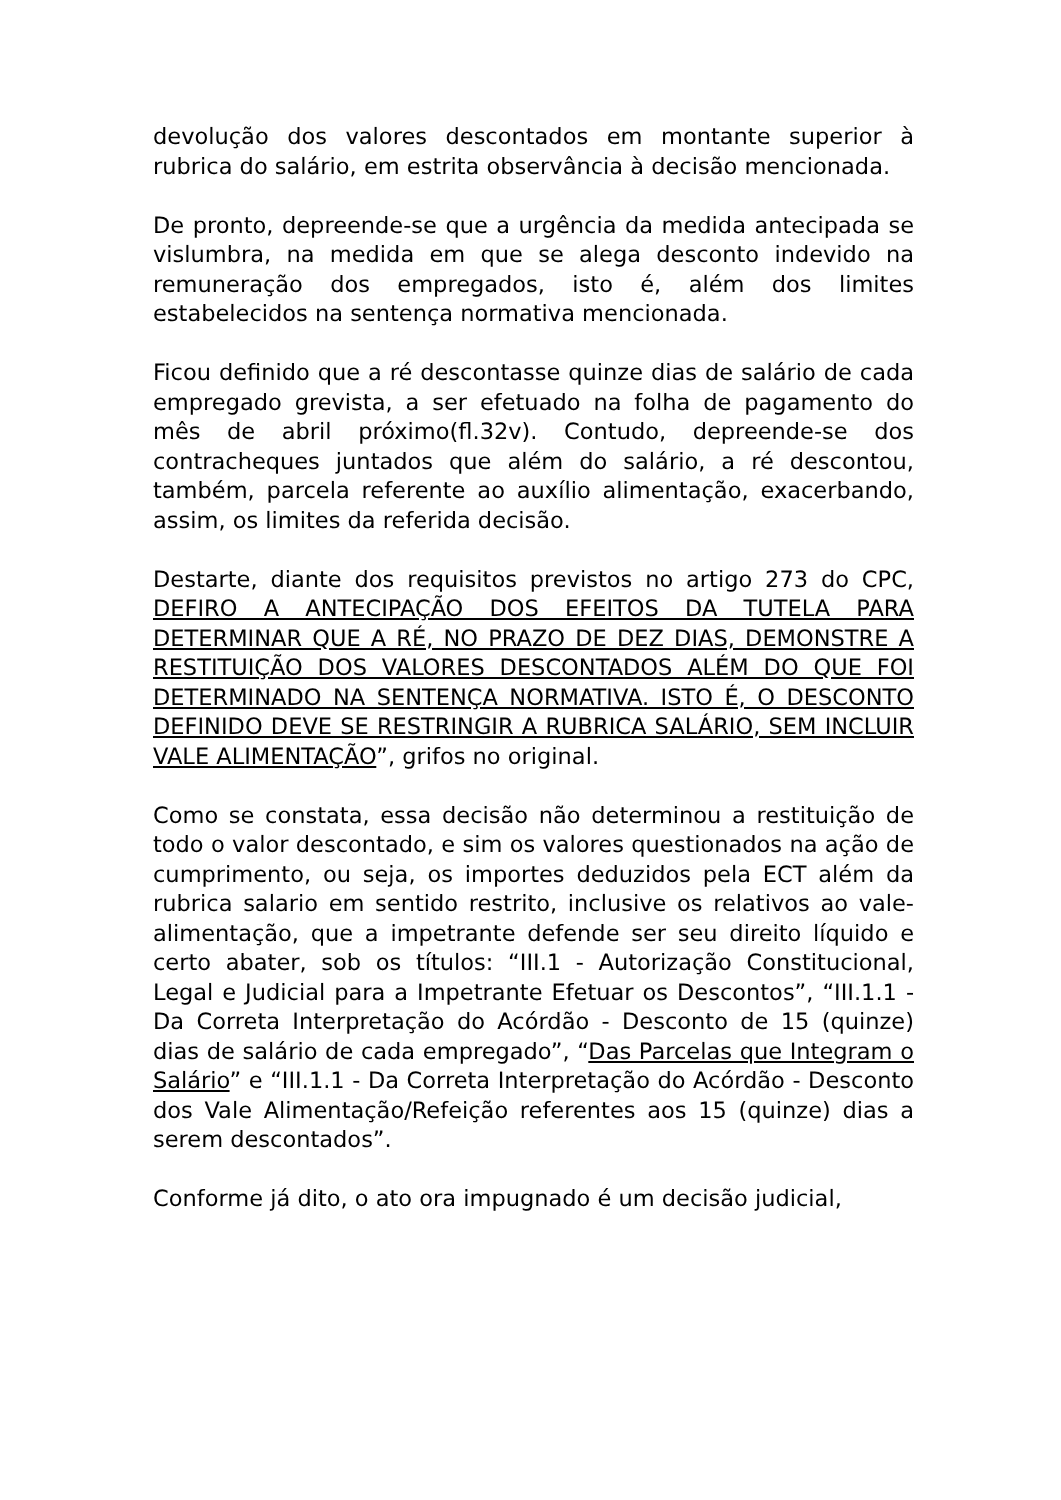devolução dos valores descontados em montante superior à rubrica do salário, em estrita observância à decisão mencionada.
De pronto, depreende-se que a urgência da medida antecipada se vislumbra, na medida em que se alega desconto indevido na remuneração dos empregados, isto é, além dos limites estabelecidos na sentença normativa mencionada.
Ficou definido que a ré descontasse quinze dias de salário de cada empregado grevista, a ser efetuado na folha de pagamento do mês de abril próximo(fl.32v). Contudo, depreende-se dos contracheques juntados que além do salário, a ré descontou, também, parcela referente ao auxílio alimentação, exacerbando, assim, os limites da referida decisão.
Destarte, diante dos requisitos previstos no artigo 273 do CPC, DEFIRO A ANTECIPAÇÃO DOS EFEITOS DA TUTELA PARA DETERMINAR QUE A RÉ, NO PRAZO DE DEZ DIAS, DEMONSTRE A RESTITUIÇÃO DOS VALORES DESCONTADOS ALÉM DO QUE FOI DETERMINADO NA SENTENÇA NORMATIVA. ISTO É, O DESCONTO DEFINIDO DEVE SE RESTRINGIR A RUBRICA SALÁRIO, SEM INCLUIR VALE ALIMENTAÇÃO”, grifos no original.
Como se constata, essa decisão não determinou a restituição de todo o valor descontado, e sim os valores questionados na ação de cumprimento, ou seja, os importes deduzidos pela ECT além da rubrica salario em sentido restrito, inclusive os relativos ao vale-alimentação, que a impetrante defende ser seu direito líquido e certo abater, sob os títulos: “III.1 - Autorização Constitucional, Legal e Judicial para a Impetrante Efetuar os Descontos”, “III.1.1 - Da Correta Interpretação do Acórdão - Desconto de 15 (quinze) dias de salário de cada empregado”, “Das Parcelas que Integram o Salário” e “III.1.1 - Da Correta Interpretação do Acórdão - Desconto dos Vale Alimentação/Refeição referentes aos 15 (quinze) dias a serem descontados”.
Conforme já dito, o ato ora impugnado é um decisão judicial,